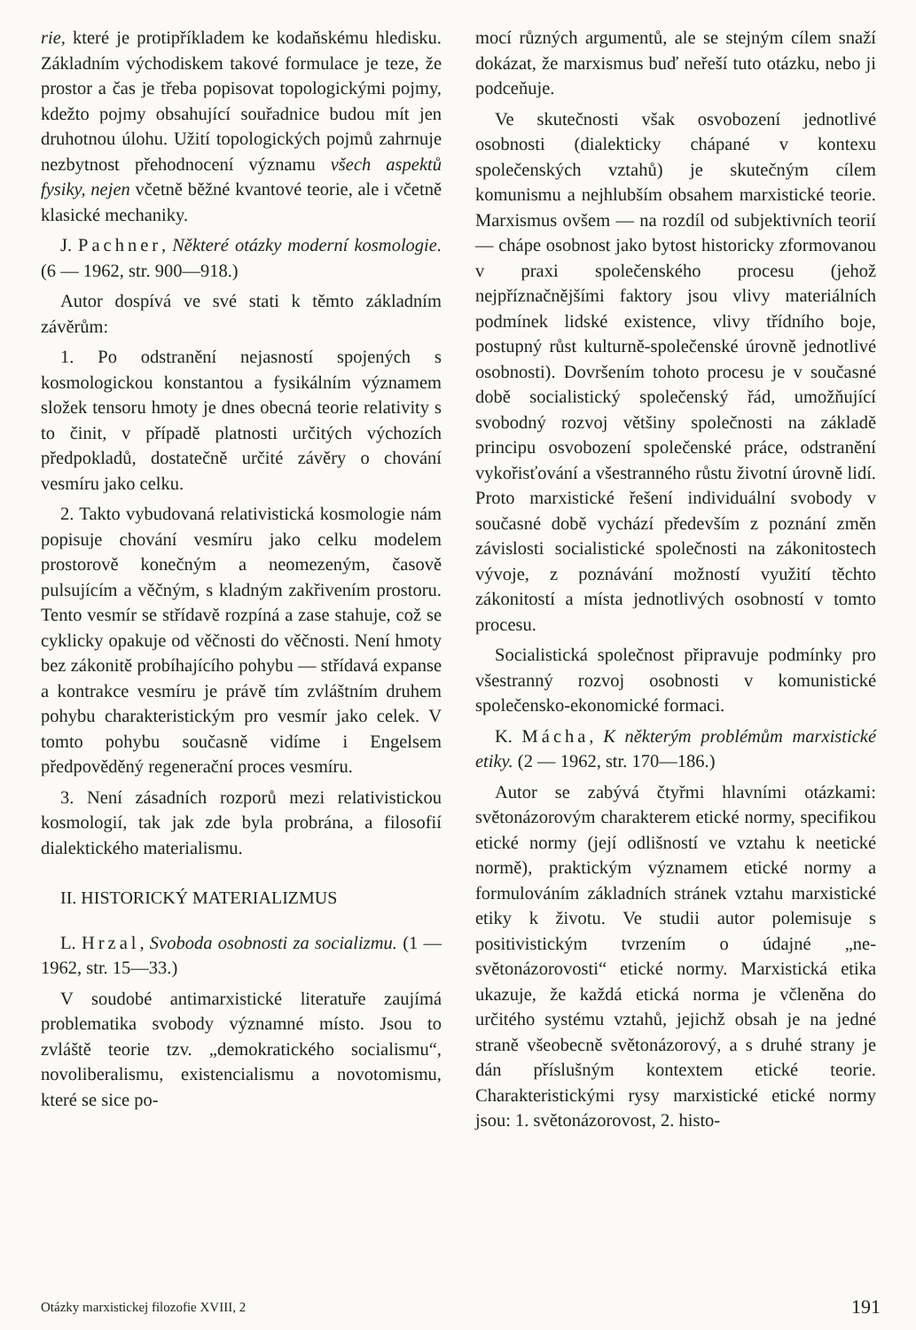rie, které je protipříkladem ke kodaňskému hledisku. Základním východiskem takové formulace je teze, že prostor a čas je třeba popisovat topologickými pojmy, kdežto pojmy obsahující souřadnice budou mít jen druhotnou úlohu. Užití topologických pojmů zahrnuje nezbytnost přehodnocení významu všech aspektů fysiky, nejen včetně běžné kvantové teorie, ale i včetně klasické mechaniky.
J. Pachner, Některé otázky moderní kosmologie. (6 — 1962, str. 900—918.)
Autor dospívá ve své stati k těmto základním závěrům:
1. Po odstranění nejasností spojených s kosmologickou konstantou a fysikálním významem složek tensoru hmoty je dnes obecná teorie relativity s to činit, v případě platnosti určitých výchozích předpokladů, dostatečně určité závěry o chování vesmíru jako celku.
2. Takto vybudovaná relativistická kosmologie nám popisuje chování vesmíru jako celku modelem prostorově konečným a neomezeným, časově pulsujícím a věčným, s kladným zakřivením prostoru. Tento vesmír se střídavě rozpíná a zase stahuje, což se cyklicky opakuje od věčnosti do věčnosti. Není hmoty bez zákonitě probíhajícího pohybu — střídavá expanse a kontrakce vesmíru je právě tím zvláštním druhem pohybu charakteristickým pro vesmír jako celek. V tomto pohybu současně vidíme i Engelsem předpověděný regenerační proces vesmíru.
3. Není zásadních rozporů mezi relativistickou kosmologií, tak jak zde byla probrána, a filosofií dialektického materialismu.
II. HISTORICKÝ MATERIALIZMUS
L. Hrzal, Svoboda osobnosti za socializmu. (1 — 1962, str. 15—33.)
V soudobé antimarxistické literatuře zaujímá problematika svobody významné místo. Jsou to zvláště teorie tzv. „demokratického socialismu“, novoliberalismu, existencialismu a novotomismu, které se sice po-
mocí různých argumentů, ale se stejným cílem snaží dokázat, že marxismus buď neřeší tuto otázku, nebo ji podceňuje.
Ve skutečnosti však osvobození jednotlivé osobnosti (dialekticky chápané v kontexu společenských vztahů) je skutečným cílem komunismu a nejhlubším obsahem marxistické teorie. Marxismus ovšem — na rozdíl od subjektivních teorií — chápe osobnost jako bytost historicky zformovanou v praxi společenského procesu (jehož nejpříznačnějšími faktory jsou vlivy materiálních podmínek lidské existence, vlivy třídního boje, postupný růst kulturně-společenské úrovně jednotlivé osobnosti). Dovršením tohoto procesu je v současné době socialistický společenský řád, umožňující svobodný rozvoj většiny společnosti na základě principu osvobození společenské práce, odstranění vykořisťování a všestranného růstu životní úrovně lidí. Proto marxistické řešení individuální svobody v současné době vychází především z poznání změn závislosti socialistické společnosti na zákonitostech vývoje, z poznávání možností využití těchto zákonitostí a místa jednotlivých osobností v tomto procesu.
Socialistická společnost připravuje podmínky pro všestranný rozvoj osobnosti v komunistické společensko-ekonomické formaci.
K. Mácha, K některým problémům marxistické etiky. (2 — 1962, str. 170—186.)
Autor se zabývá čtyřmi hlavními otázkami: světonázorovým charakterem etické normy, specifikou etické normy (její odlišností ve vztahu k neetické normě), praktickým významem etické normy a formulováním základních stránek vztahu marxistické etiky k životu. Ve studii autor polemisuje s positivistickým tvrzením o údajné „ne-světonázorovosti“ etické normy. Marxistická etika ukazuje, že každá etická norma je včleněna do určitého systému vztahů, jejichž obsah je na jedné straně všeobecně světonázorový, a s druhé strany je dán příslušným kontextem etické teorie. Charakteristickými rysy marxistické etické normy jsou: 1. světonázorovost, 2. histo-
Otázky marxistickej filozofie XVIII, 2 191